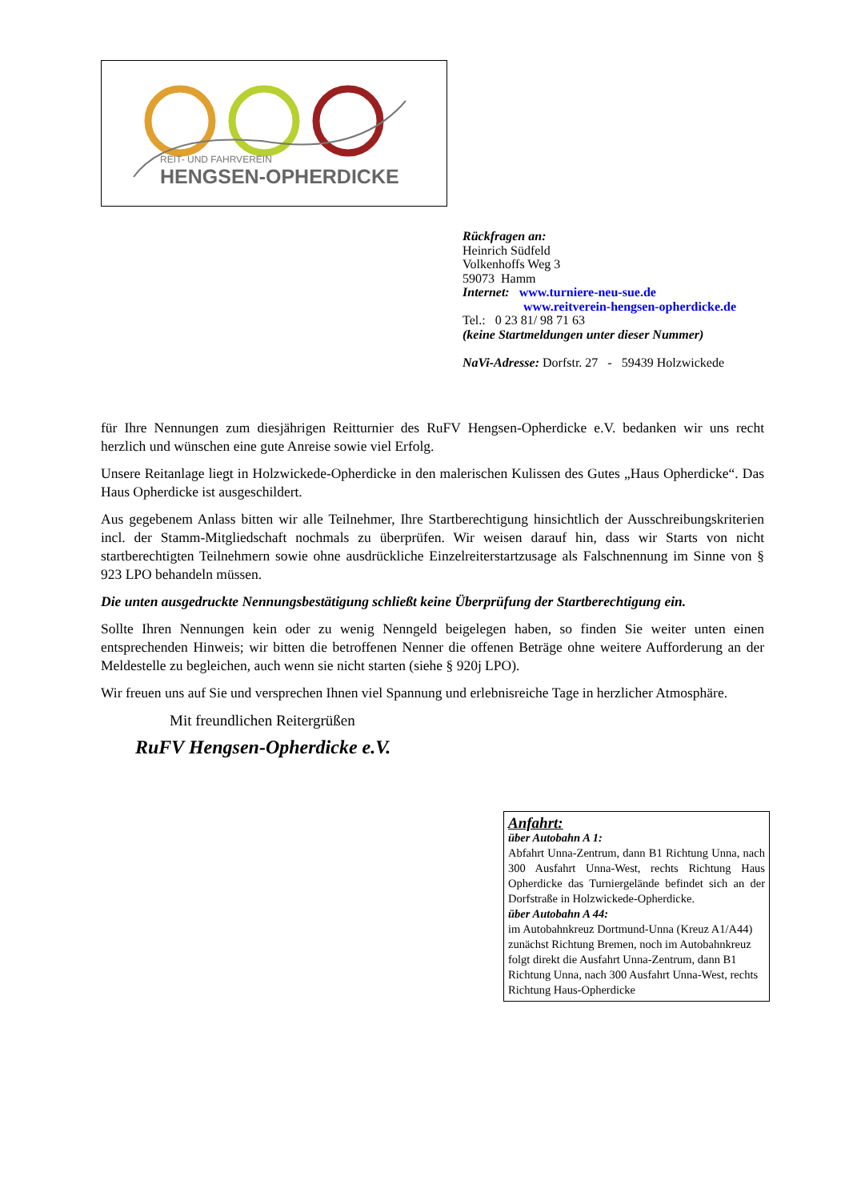REIT- UND FAHRVEREIN
HENGSEN-OPHERDICKE
Rückfragen an:
Heinrich Südfeld
Volkenhoffs Weg 3
59073 Hamm
Internet: www.turniere-neu-sue.de
www.reitverein-hengsen-opherdicke.de
Tel.: 0 23 81/ 98 71 63
(keine Startmeldungen unter dieser Nummer)
NaVi-Adresse: Dorfstr. 27 - 59439 Holzwickede
für Ihre Nennungen zum diesjährigen Reitturnier des RuFV Hengsen-Opherdicke e.V. bedanken wir uns recht herzlich und wünschen eine gute Anreise sowie viel Erfolg.
Unsere Reitanlage liegt in Holzwickede-Opherdicke in den malerischen Kulissen des Gutes „Haus Opherdicke“. Das Haus Opherdicke ist ausgeschildert.
Aus gegebenem Anlass bitten wir alle Teilnehmer, Ihre Startberechtigung hinsichtlich der Ausschreibungskriterien incl. der Stamm-Mitgliedschaft nochmals zu überprüfen. Wir weisen darauf hin, dass wir Starts von nicht startberechtigten Teilnehmern sowie ohne ausdrückliche Einzelreiterstartzusage als Falschnennung im Sinne von § 923 LPO behandeln müssen.
Die unten ausgedruckte Nennungsbestätigung schließt keine Überprüfung der Startberechtigung ein.
Sollte Ihren Nennungen kein oder zu wenig Nenngeld beigelegen haben, so finden Sie weiter unten einen entsprechenden Hinweis; wir bitten die betroffenen Nenner die offenen Beträge ohne weitere Aufforderung an der Meldestelle zu begleichen, auch wenn sie nicht starten (siehe § 920j LPO).
Wir freuen uns auf Sie und versprechen Ihnen viel Spannung und erlebnisreiche Tage in herzlicher Atmosphäre.
Mit freundlichen Reitergrüßen
RuFV Hengsen-Opherdicke e.V.
Anfahrt:
über Autobahn A 1:
Abfahrt Unna-Zentrum, dann B1 Richtung Unna, nach 300 Ausfahrt Unna-West, rechts Richtung Haus Opherdicke das Turniergelände befindet sich an der Dorfstraße in Holzwickede-Opherdicke.
über Autobahn A 44:
im Autobahnkreuz Dortmund-Unna (Kreuz A1/A44) zunächst Richtung Bremen, noch im Autobahnkreuz folgt direkt die Ausfahrt Unna-Zentrum, dann B1 Richtung Unna, nach 300 Ausfahrt Unna-West, rechts Richtung Haus-Opherdicke